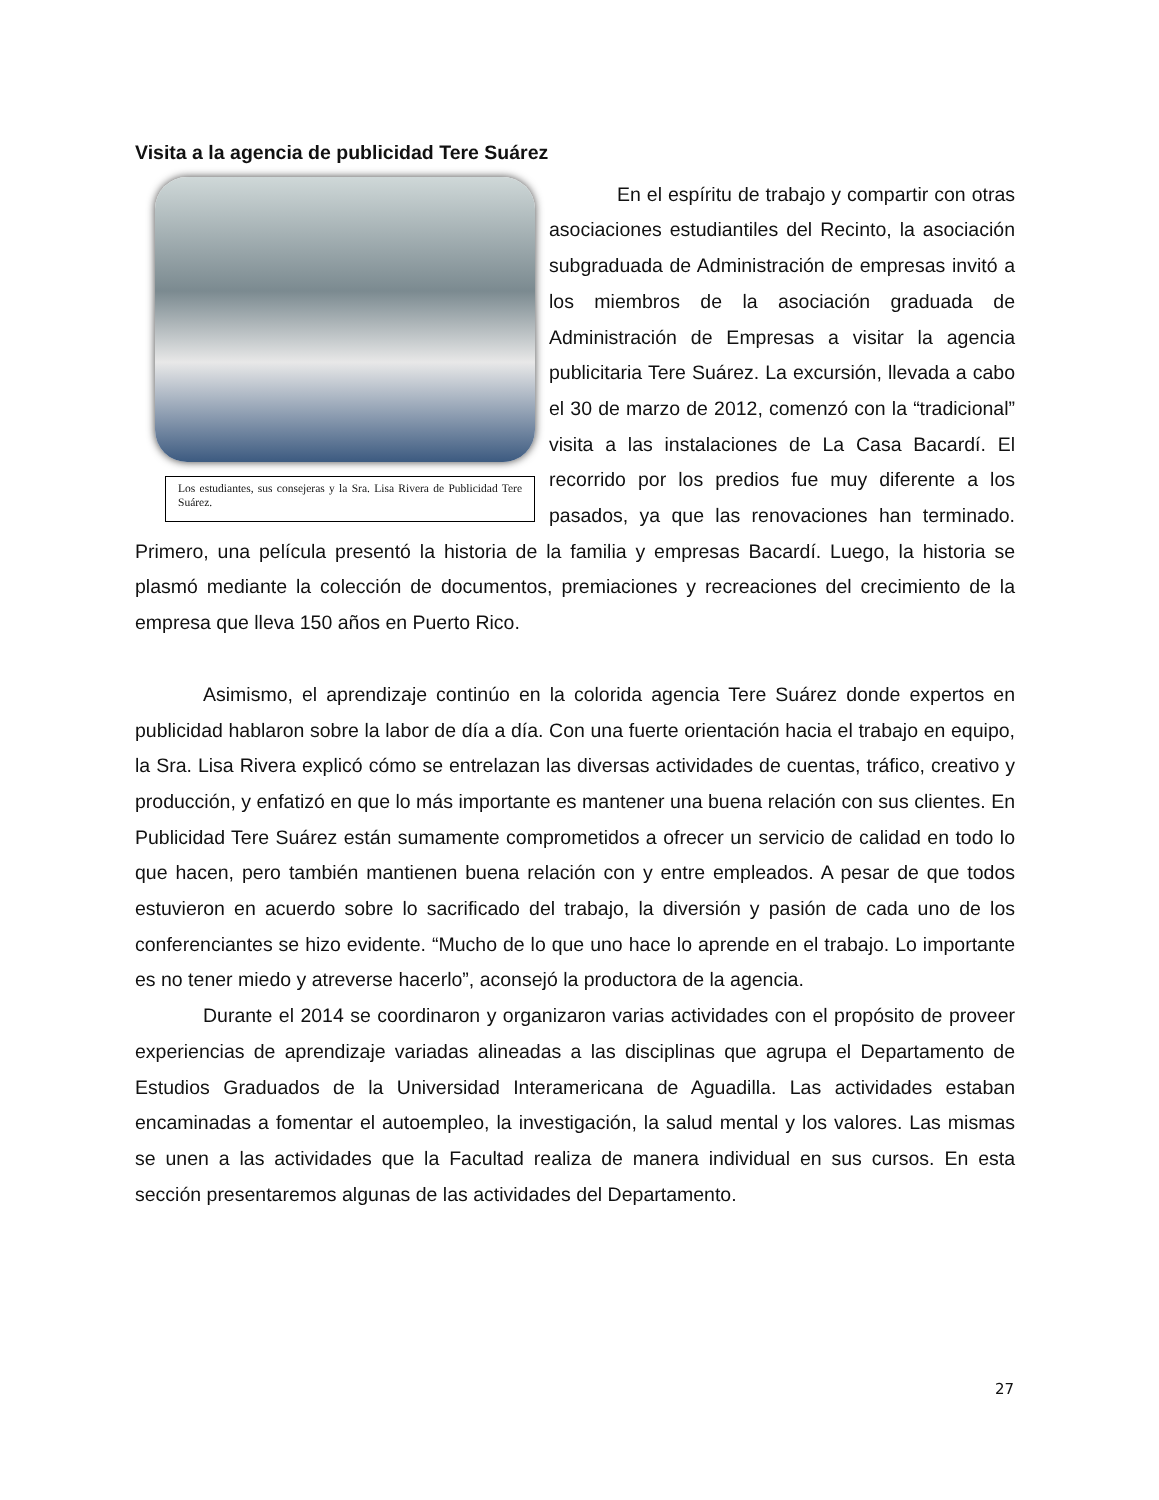Visita a la agencia de publicidad Tere Suárez
Los estudiantes, sus consejeras y la Sra. Lisa Rivera de Publicidad Tere Suárez.
En el espíritu de trabajo y compartir con otras asociaciones estudiantiles del Recinto, la asociación subgraduada de Administración de empresas invitó a los miembros de la asociación graduada de Administración de Empresas a visitar la agencia publicitaria Tere Suárez. La excursión, llevada a cabo el 30 de marzo de 2012, comenzó con la “tradicional” visita a las instalaciones de La Casa Bacardí. El recorrido por los predios fue muy diferente a los pasados, ya que las renovaciones han terminado. Primero, una película presentó la historia de la familia y empresas Bacardí. Luego, la historia se plasmó mediante la colección de documentos, premiaciones y recreaciones del crecimiento de la empresa que lleva 150 años en Puerto Rico.
Asimismo, el aprendizaje continúo en la colorida agencia Tere Suárez donde expertos en publicidad hablaron sobre la labor de día a día. Con una fuerte orientación hacia el trabajo en equipo, la Sra. Lisa Rivera explicó cómo se entrelazan las diversas actividades de cuentas, tráfico, creativo y producción, y enfatizó en que lo más importante es mantener una buena relación con sus clientes. En Publicidad Tere Suárez están sumamente comprometidos a ofrecer un servicio de calidad en todo lo que hacen, pero también mantienen buena relación con y entre empleados. A pesar de que todos estuvieron en acuerdo sobre lo sacrificado del trabajo, la diversión y pasión de cada uno de los conferenciantes se hizo evidente. “Mucho de lo que uno hace lo aprende en el trabajo. Lo importante es no tener miedo y atreverse hacerlo”, aconsejó la productora de la agencia.
Durante el 2014 se coordinaron y organizaron varias actividades con el propósito de proveer experiencias de aprendizaje variadas alineadas a las disciplinas que agrupa el Departamento de Estudios Graduados de la Universidad Interamericana de Aguadilla. Las actividades estaban encaminadas a fomentar el autoempleo, la investigación, la salud mental y los valores. Las mismas se unen a las actividades que la Facultad realiza de manera individual en sus cursos. En esta sección presentaremos algunas de las actividades del Departamento.
27